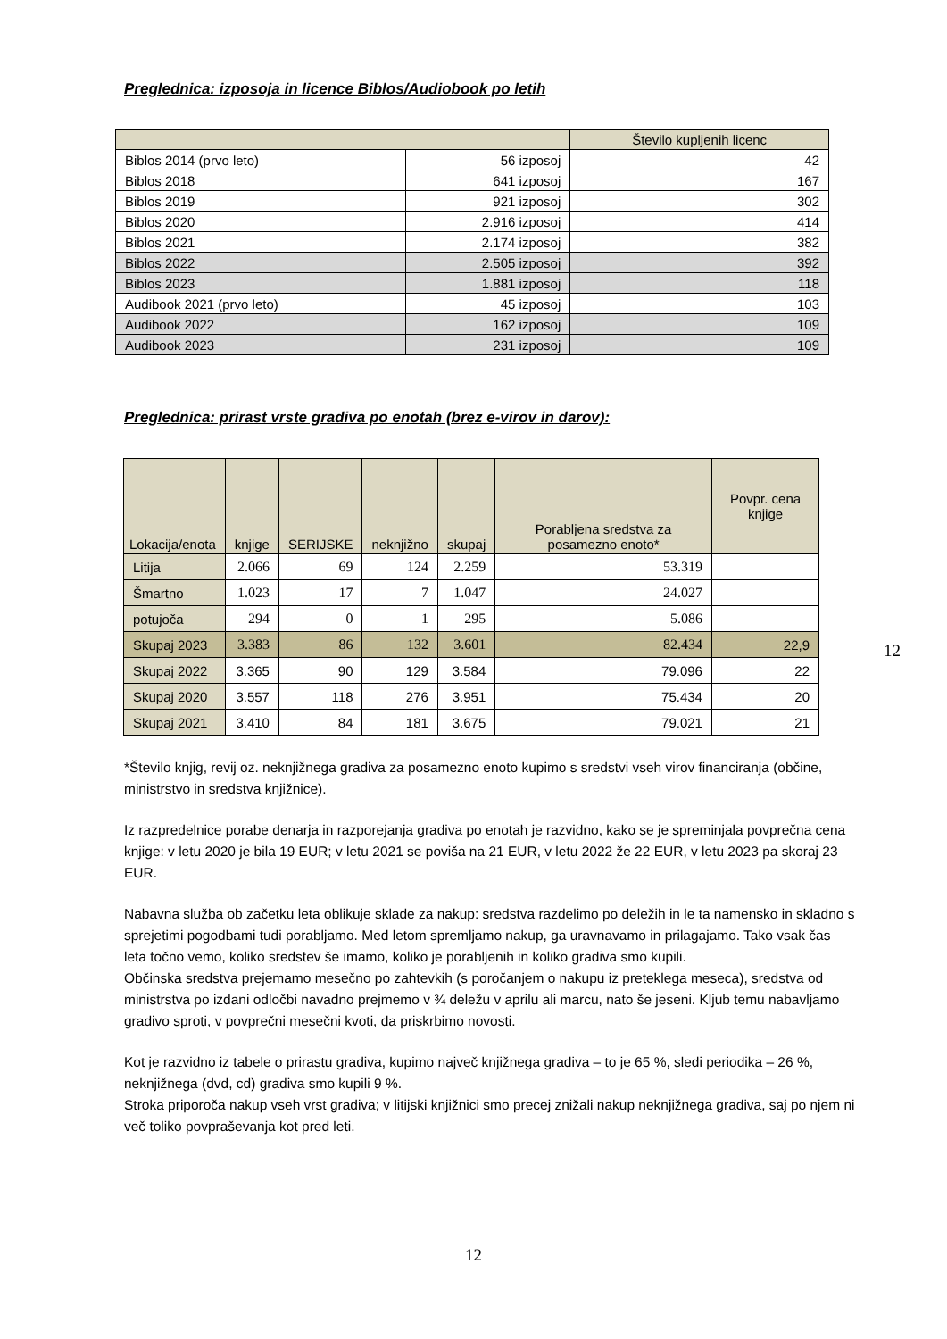Preglednica: izposoja in licence Biblos/Audiobook po letih
| | | Število kupljenih licenc |
| --- | --- | --- |
| Biblos 2014 (prvo leto) | 56 izposoj | 42 |
| Biblos 2018 | 641 izposoj | 167 |
| Biblos 2019 | 921 izposoj | 302 |
| Biblos 2020 | 2.916 izposoj | 414 |
| Biblos 2021 | 2.174 izposoj | 382 |
| Biblos 2022 | 2.505 izposoj | 392 |
| Biblos 2023 | 1.881 izposoj | 118 |
| Audibook 2021 (prvo leto) | 45 izposoj | 103 |
| Audibook 2022 | 162 izposoj | 109 |
| Audibook 2023 | 231 izposoj | 109 |
Preglednica: prirast vrste gradiva po enotah (brez e-virov in darov):
| Lokacija/enota | knjige | SERIJSKE | neknjižno | skupaj | Porabljena sredstva za posamezno enoto* | Povpr. cena knjige |
| --- | --- | --- | --- | --- | --- | --- |
| Litija | 2.066 | 69 | 124 | 2.259 | 53.319 | |
| Šmartno | 1.023 | 17 | 7 | 1.047 | 24.027 | |
| potujoča | 294 | 0 | 1 | 295 | 5.086 | |
| Skupaj 2023 | 3.383 | 86 | 132 | 3.601 | 82.434 | 22,9 |
| Skupaj 2022 | 3.365 | 90 | 129 | 3.584 | 79.096 | 22 |
| Skupaj 2020 | 3.557 | 118 | 276 | 3.951 | 75.434 | 20 |
| Skupaj 2021 | 3.410 | 84 | 181 | 3.675 | 79.021 | 21 |
*Število knjig, revij oz. neknjižnega gradiva za posamezno enoto kupimo s sredstvi vseh virov financiranja (občine, ministrstvo in sredstva knjižnice).
Iz razpredelnice porabe denarja in razporejanja gradiva po enotah je razvidno, kako se je spreminjala povprečna cena knjige: v letu 2020 je bila 19 EUR; v letu 2021 se poviša na 21 EUR, v letu 2022 že 22 EUR, v letu 2023 pa skoraj 23 EUR.
Nabavna služba ob začetku leta oblikuje sklade za nakup: sredstva razdelimo po deležih in le ta namensko in skladno s sprejetimi pogodbami tudi porabljamo. Med letom spremljamo nakup, ga uravnavamo in prilagajamo. Tako vsak čas leta točno vemo, koliko sredstev še imamo, koliko je porabljenih in koliko gradiva smo kupili.
Občinska sredstva prejemamo mesečno po zahtevkih (s poročanjem o nakupu iz preteklega meseca), sredstva od ministrstva po izdani odločbi navadno prejmemo v ¾ deležu v aprilu ali marcu, nato še jeseni. Kljub temu nabavljamo gradivo sproti, v povprečni mesečni kvoti, da priskrbimo novosti.
Kot je razvidno iz tabele o prirastu gradiva, kupimo največ knjižnega gradiva – to je 65 %, sledi periodika – 26 %, neknjižnega (dvd, cd) gradiva smo kupili 9 %.
Stroka priporoča nakup vseh vrst gradiva; v litijski knjižnici smo precej znižali nakup neknjižnega gradiva, saj po njem ni več toliko povpraševanja kot pred leti.
12
12